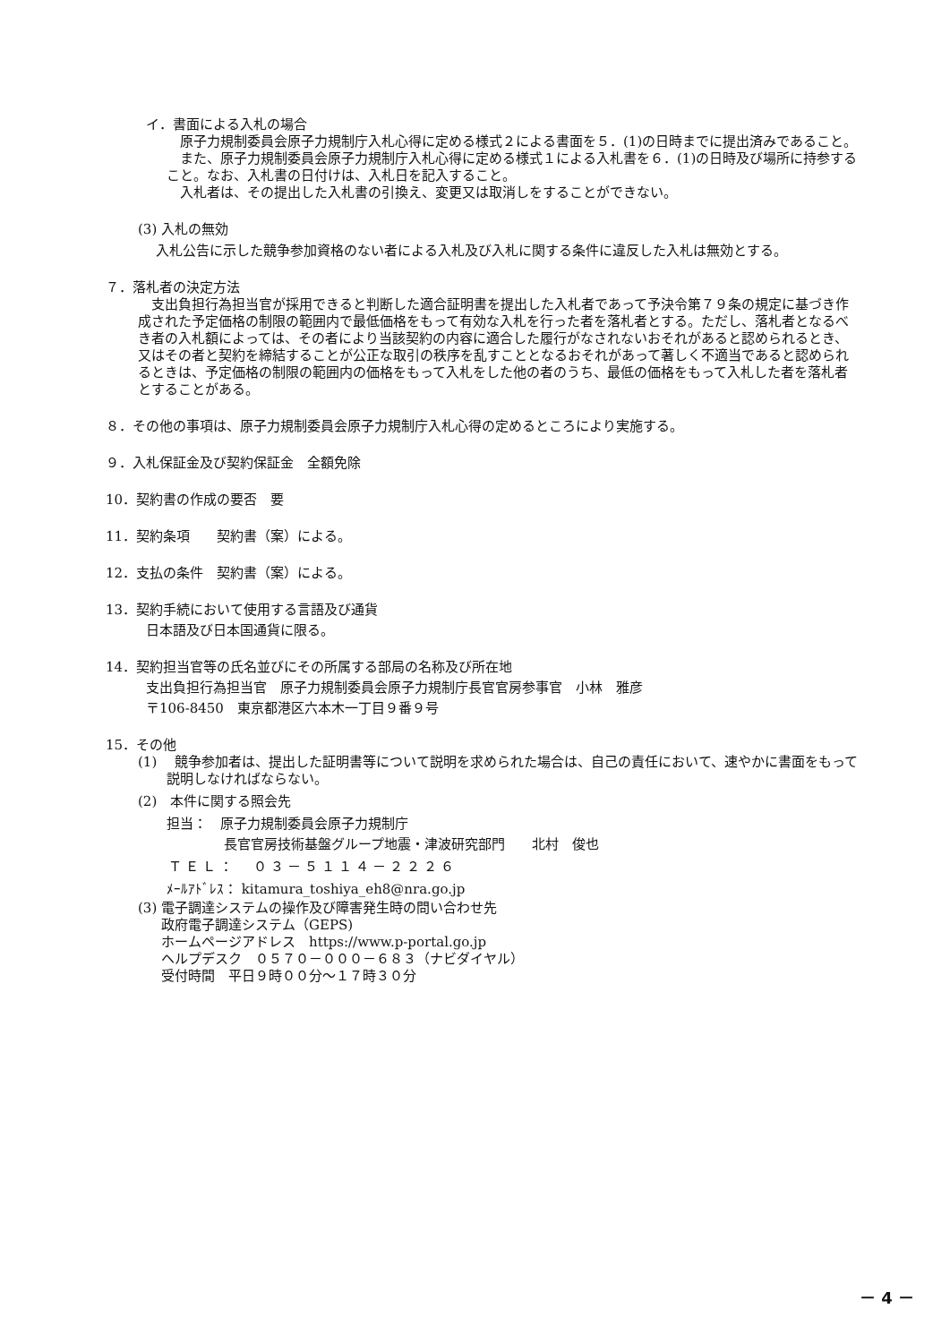イ．書面による入札の場合
原子力規制委員会原子力規制庁入札心得に定める様式２による書面を５．(1)の日時までに提出済みであること。
また、原子力規制委員会原子力規制庁入札心得に定める様式１による入札書を６．(1)の日時及び場所に持参すること。なお、入札書の日付けは、入札日を記入すること。
入札者は、その提出した入札書の引換え、変更又は取消しをすることができない。
(3) 入札の無効
入札公告に示した競争参加資格のない者による入札及び入札に関する条件に違反した入札は無効とする。
７．落札者の決定方法
支出負担行為担当官が採用できると判断した適合証明書を提出した入札者であって予決令第７９条の規定に基づき作成された予定価格の制限の範囲内で最低価格をもって有効な入札を行った者を落札者とする。ただし、落札者となるべき者の入札額によっては、その者により当該契約の内容に適合した履行がなされないおそれがあると認められるとき、又はその者と契約を締結することが公正な取引の秩序を乱すこととなるおそれがあって著しく不適当であると認められるときは、予定価格の制限の範囲内の価格をもって入札をした他の者のうち、最低の価格をもって入札した者を落札者とすることがある。
８．その他の事項は、原子力規制委員会原子力規制庁入札心得の定めるところにより実施する。
９．入札保証金及び契約保証金　全額免除
10．契約書の作成の要否　要
11．契約条項　　契約書（案）による。
12．支払の条件　契約書（案）による。
13．契約手続において使用する言語及び通貨
日本語及び日本国通貨に限る。
14．契約担当官等の氏名並びにその所属する部局の名称及び所在地
支出負担行為担当官　原子力規制委員会原子力規制庁長官官房参事官　小林　雅彦
〒106-8450　東京都港区六本木一丁目９番９号
15．その他
(1)　 競争参加者は、提出した証明書等について説明を求められた場合は、自己の責任において、速やかに書面をもって説明しなければならない。
(2)　本件に関する照会先
担当：　原子力規制委員会原子力規制庁
長官官房技術基盤グループ地震・津波研究部門　　北村　俊也
ＴＥＬ：　０３－５１１４－２２２６
ﾒｰﾙｱﾄﾞﾚｽ： kitamura_toshiya_eh8@nra.go.jp
(3) 電子調達システムの操作及び障害発生時の問い合わせ先
政府電子調達システム（GEPS)
ホームページアドレス　https://www.p-portal.go.jp
ヘルプデスク　０５７０－０００－６８３（ナビダイヤル）
受付時間　平日９時００分～１７時３０分
－ 4 －